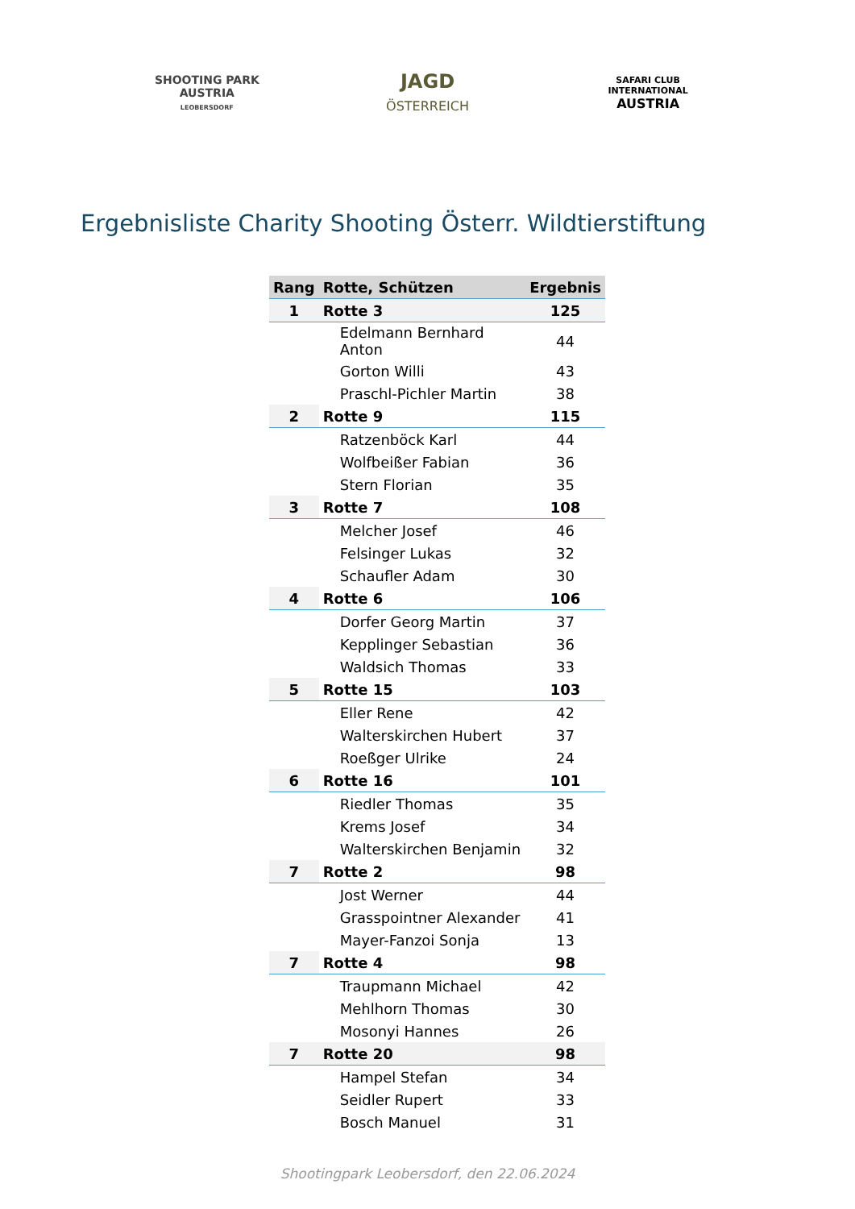SHOOTING PARK
AUSTRIA
LEOBERSDORF
JAGD
ÖSTERREICH
SAFARI CLUB INTERNATIONAL
AUSTRIA
Ergebnisliste Charity Shooting Österr. Wildtierstiftung
| Rang | Rotte, Schützen | Ergebnis |
| --- | --- | --- |
| 1 | Rotte 3 | 125 |
| | Edelmann Bernhard Anton | 44 |
| | Gorton Willi | 43 |
| | Praschl-Pichler Martin | 38 |
| 2 | Rotte 9 | 115 |
| | Ratzenböck Karl | 44 |
| | Wolfbeißer Fabian | 36 |
| | Stern Florian | 35 |
| 3 | Rotte 7 | 108 |
| | Melcher Josef | 46 |
| | Felsinger Lukas | 32 |
| | Schaufler Adam | 30 |
| 4 | Rotte 6 | 106 |
| | Dorfer Georg Martin | 37 |
| | Kepplinger Sebastian | 36 |
| | Waldsich Thomas | 33 |
| 5 | Rotte 15 | 103 |
| | Eller Rene | 42 |
| | Walterskirchen Hubert | 37 |
| | Roeßger Ulrike | 24 |
| 6 | Rotte 16 | 101 |
| | Riedler Thomas | 35 |
| | Krems Josef | 34 |
| | Walterskirchen Benjamin | 32 |
| 7 | Rotte 2 | 98 |
| | Jost Werner | 44 |
| | Grasspointner Alexander | 41 |
| | Mayer-Fanzoi Sonja | 13 |
| 7 | Rotte 4 | 98 |
| | Traupmann Michael | 42 |
| | Mehlhorn Thomas | 30 |
| | Mosonyi Hannes | 26 |
| 7 | Rotte 20 | 98 |
| | Hampel Stefan | 34 |
| | Seidler Rupert | 33 |
| | Bosch Manuel | 31 |
Shootingpark Leobersdorf, den 22.06.2024